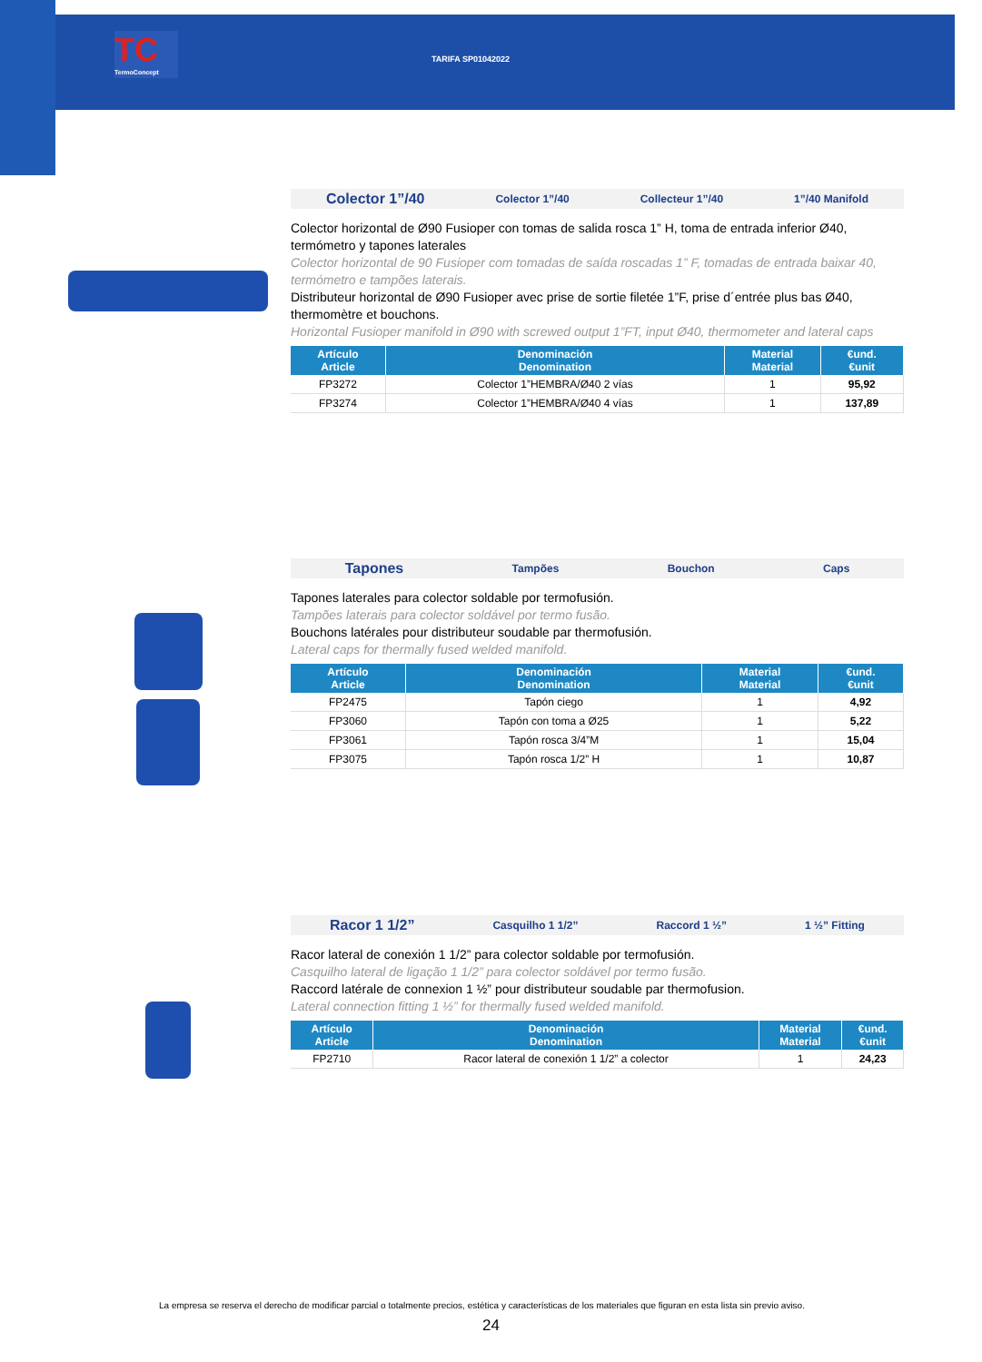TC
TermoConcept
TARIFA SP01042022
Colector 1”/40 Colector 1”/40 Collecteur 1”/40 1”/40 Manifold
Colector horizontal de Ø90 Fusioper con tomas de salida rosca 1” H, toma de entrada inferior Ø40, termómetro y tapones laterales
Colector horizontal de 90 Fusioper com tomadas de saída roscadas 1” F, tomadas de entrada baixar 40, termómetro e tampões laterais.
Distributeur horizontal de Ø90 Fusioper avec prise de sortie filetée 1”F, prise d´entrée plus bas Ø40, thermomètre et bouchons.
Horizontal Fusioper manifold in Ø90 with screwed output 1”FT, input Ø40, thermometer and lateral caps
| Artículo Article | Denominación Denomination | Material Material | €und. €unit |
| --- | --- | --- | --- |
| FP3272 | Colector 1”HEMBRA/Ø40 2 vías | 1 | 95,92 |
| FP3274 | Colector 1”HEMBRA/Ø40 4 vías | 1 | 137,89 |
Tapones Tampões Bouchon Caps
Tapones laterales para colector soldable por termofusión.
Tampões laterais para colector soldável por termo fusão.
Bouchons latérales pour distributeur soudable par thermofusión.
Lateral caps for thermally fused welded manifold.
| Artículo Article | Denominación Denomination | Material Material | €und. €unit |
| --- | --- | --- | --- |
| FP2475 | Tapón ciego | 1 | 4,92 |
| FP3060 | Tapón con toma a Ø25 | 1 | 5,22 |
| FP3061 | Tapón rosca 3/4”M | 1 | 15,04 |
| FP3075 | Tapón rosca 1/2” H | 1 | 10,87 |
Racor 1 1/2” Casquilho 1 1/2” Raccord 1 ½” 1 ½” Fitting
Racor lateral de conexión 1 1/2” para colector soldable por termofusión.
Casquilho lateral de ligação 1 1/2” para colector soldável por termo fusão.
Raccord latérale de connexion 1 ½” pour distributeur soudable par thermofusion.
Lateral connection fitting 1 ½” for thermally fused welded manifold.
| Artículo Article | Denominación Denomination | Material Material | €und. €unit |
| --- | --- | --- | --- |
| FP2710 | Racor lateral de conexión 1 1/2” a colector | 1 | 24,23 |
La empresa se reserva el derecho de modificar parcial o totalmente precios, estética y características de los materiales que figuran en esta lista sin previo aviso.
24